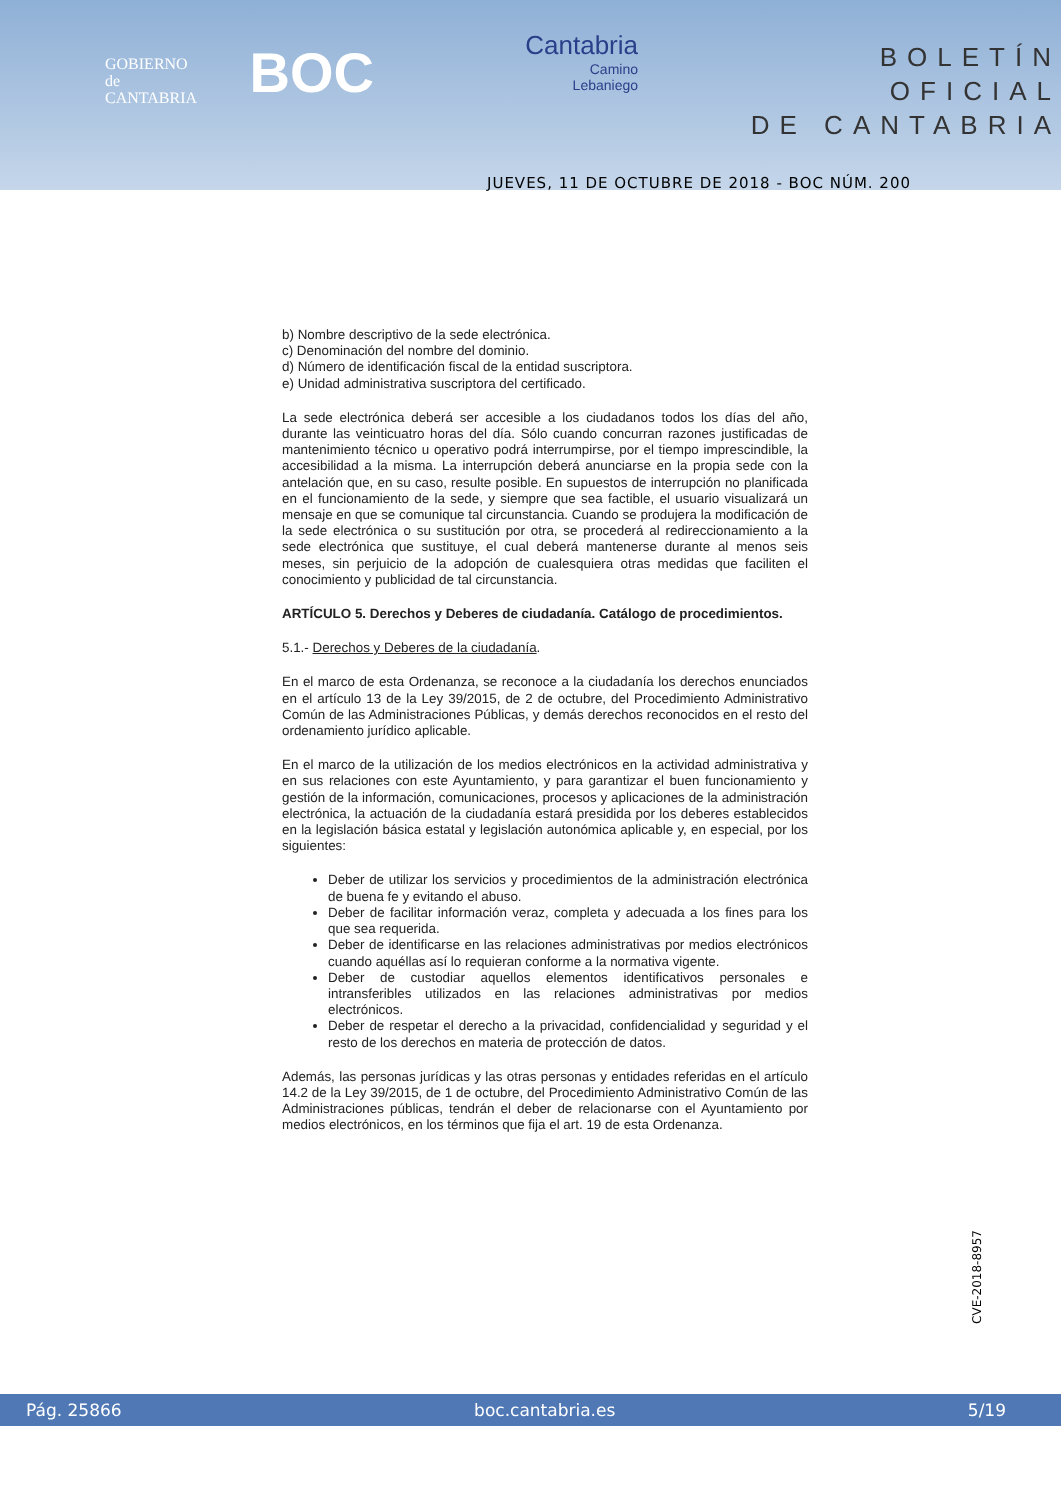GOBIERNO
de
CANTABRIA
BOC
Cantabria
Camino
Lebaniego
BOLETÍN OFICIAL
DE CANTABRIA
JUEVES, 11 DE OCTUBRE DE 2018 - BOC NÚM. 200
b) Nombre descriptivo de la sede electrónica.
c) Denominación del nombre del dominio.
d) Número de identificación fiscal de la entidad suscriptora.
e) Unidad administrativa suscriptora del certificado.
La sede electrónica deberá ser accesible a los ciudadanos todos los días del año, durante las veinticuatro horas del día. Sólo cuando concurran razones justificadas de mantenimiento técnico u operativo podrá interrumpirse, por el tiempo imprescindible, la accesibilidad a la misma. La interrupción deberá anunciarse en la propia sede con la antelación que, en su caso, resulte posible. En supuestos de interrupción no planificada en el funcionamiento de la sede, y siempre que sea factible, el usuario visualizará un mensaje en que se comunique tal circunstancia. Cuando se produjera la modificación de la sede electrónica o su sustitución por otra, se procederá al redireccionamiento a la sede electrónica que sustituye, el cual deberá mantenerse durante al menos seis meses, sin perjuicio de la adopción de cualesquiera otras medidas que faciliten el conocimiento y publicidad de tal circunstancia.
ARTÍCULO 5. Derechos y Deberes de ciudadanía. Catálogo de procedimientos.
5.1.- Derechos y Deberes de la ciudadanía.
En el marco de esta Ordenanza, se reconoce a la ciudadanía los derechos enunciados en el artículo 13 de la Ley 39/2015, de 2 de octubre, del Procedimiento Administrativo Común de las Administraciones Públicas, y demás derechos reconocidos en el resto del ordenamiento jurídico aplicable.
En el marco de la utilización de los medios electrónicos en la actividad administrativa y en sus relaciones con este Ayuntamiento, y para garantizar el buen funcionamiento y gestión de la información, comunicaciones, procesos y aplicaciones de la administración electrónica, la actuación de la ciudadanía estará presidida por los deberes establecidos en la legislación básica estatal y legislación autonómica aplicable y, en especial, por los siguientes:
Deber de utilizar los servicios y procedimientos de la administración electrónica de buena fe y evitando el abuso.
Deber de facilitar información veraz, completa y adecuada a los fines para los que sea requerida.
Deber de identificarse en las relaciones administrativas por medios electrónicos cuando aquéllas así lo requieran conforme a la normativa vigente.
Deber de custodiar aquellos elementos identificativos personales e intransferibles utilizados en las relaciones administrativas por medios electrónicos.
Deber de respetar el derecho a la privacidad, confidencialidad y seguridad y el resto de los derechos en materia de protección de datos.
Además, las personas jurídicas y las otras personas y entidades referidas en el artículo 14.2 de la Ley 39/2015, de 1 de octubre, del Procedimiento Administrativo Común de las Administraciones públicas, tendrán el deber de relacionarse con el Ayuntamiento por medios electrónicos, en los términos que fija el art. 19 de esta Ordenanza.
CVE-2018-8957
Pág. 25866 boc.cantabria.es 5/19